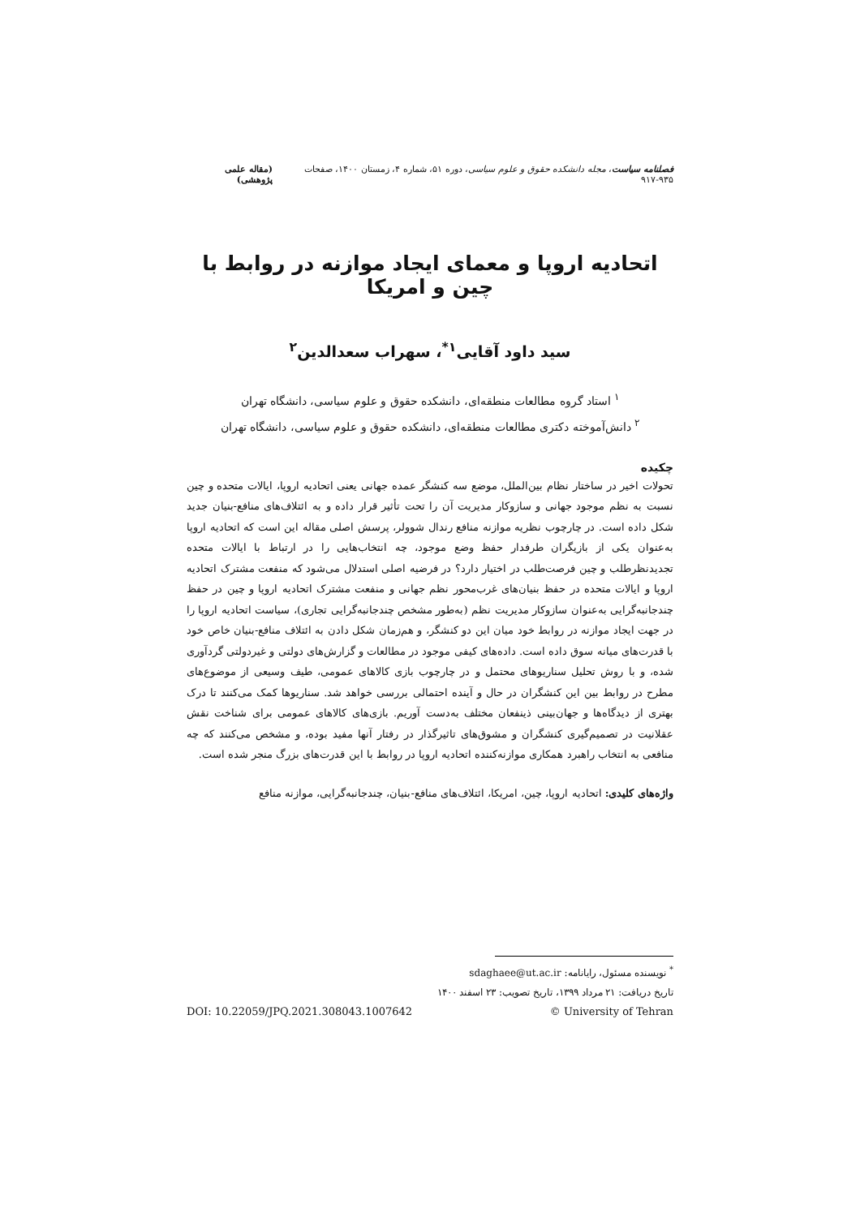فصلنامه سیاست، مجله دانشکده حقوق و علوم سیاسی، دوره ۵۱، شماره ۴، زمستان ۱۴۰۰، صفحات ۹۳۵-۹۱۷ (مقاله علمی پژوهشی)
اتحادیه اروپا و معمای ایجاد موازنه در روابط با چین و امریکا
سید داود آقایی<sup>۱*</sup>، سهراب سعدالدین<sup>۲</sup>
<sup>۱</sup> استاد گروه مطالعات منطقه‌ای، دانشکده حقوق و علوم سیاسی، دانشگاه تهران
<sup>۲</sup> دانش‌آموخته دکتری مطالعات منطقه‌ای، دانشکده حقوق و علوم سیاسی، دانشگاه تهران
چکیده
تحولات اخیر در ساختار نظام بین‌الملل، موضع سه کنشگر عمده جهانی یعنی اتحادیه اروپا، ایالات متحده و چین نسبت به نظم موجود جهانی و سازوکار مدیریت آن را تحت تأثیر قرار داده و به ائتلاف‌های منافع-بنیان جدید شکل داده است. در چارچوب نظریه موازنه منافع رندال شوولر، پرسش اصلی مقاله این است که اتحادیه اروپا به‌عنوان یکی از بازیگران طرفدار حفظ وضع موجود، چه انتخاب‌هایی را در ارتباط با ایالات متحده تجدیدنظرطلب و چین فرصت‌طلب در اختیار دارد؟ در فرضیه اصلی استدلال می‌شود که منفعت مشترک اتحادیه اروپا و ایالات متحده در حفظ بنیان‌های غرب‌محور نظم جهانی و منفعت مشترک اتحادیه اروپا و چین در حفظ چندجانبه‌گرایی به‌عنوان سازوکار مدیریت نظم (به‌طور مشخص چندجانبه‌گرایی تجاری)، سیاست اتحادیه اروپا را در جهت ایجاد موازنه در روابط خود میان این دو کنشگر، و هم‌زمان شکل دادن به ائتلاف منافع-بنیان خاص خود با قدرت‌های میانه سوق داده است. داده‌های کیفی موجود در مطالعات و گزارش‌های دولتی و غیردولتی گردآوری شده، و با روش تحلیل سناریوهای محتمل و در چارچوب بازی کالاهای عمومی، طیف وسیعی از موضوع‌های مطرح در روابط بین این کنشگران در حال و آینده احتمالی بررسی خواهد شد. سناریوها کمک می‌کنند تا درک بهتری از دیدگاه‌ها و جهان‌بینی ذینفعان مختلف به‌دست آوریم. بازی‌های کالاهای عمومی برای شناخت نقش عقلانیت در تصمیم‌گیری کنشگران و مشوق‌های تاثیرگذار در رفتار آنها مفید بوده، و مشخص می‌کنند که چه منافعی به انتخاب راهبرد همکاری موازنه‌کننده اتحادیه اروپا در روابط با این قدرت‌های بزرگ منجر شده است.
واژه‌های کلیدی: اتحادیه اروپا، چین، امریکا، ائتلاف‌های منافع-بنیان، چندجانبه‌گرایی، موازنه منافع
<sup>*</sup> نویسنده مسئول، رایانامه: sdaghaee@ut.ac.ir
تاریخ دریافت: ۲۱ مرداد ۱۳۹۹، تاریخ تصویب: ۲۳ اسفند ۱۴۰۰
DOI: 10.22059/JPQ.2021.308043.1007642 © University of Tehran